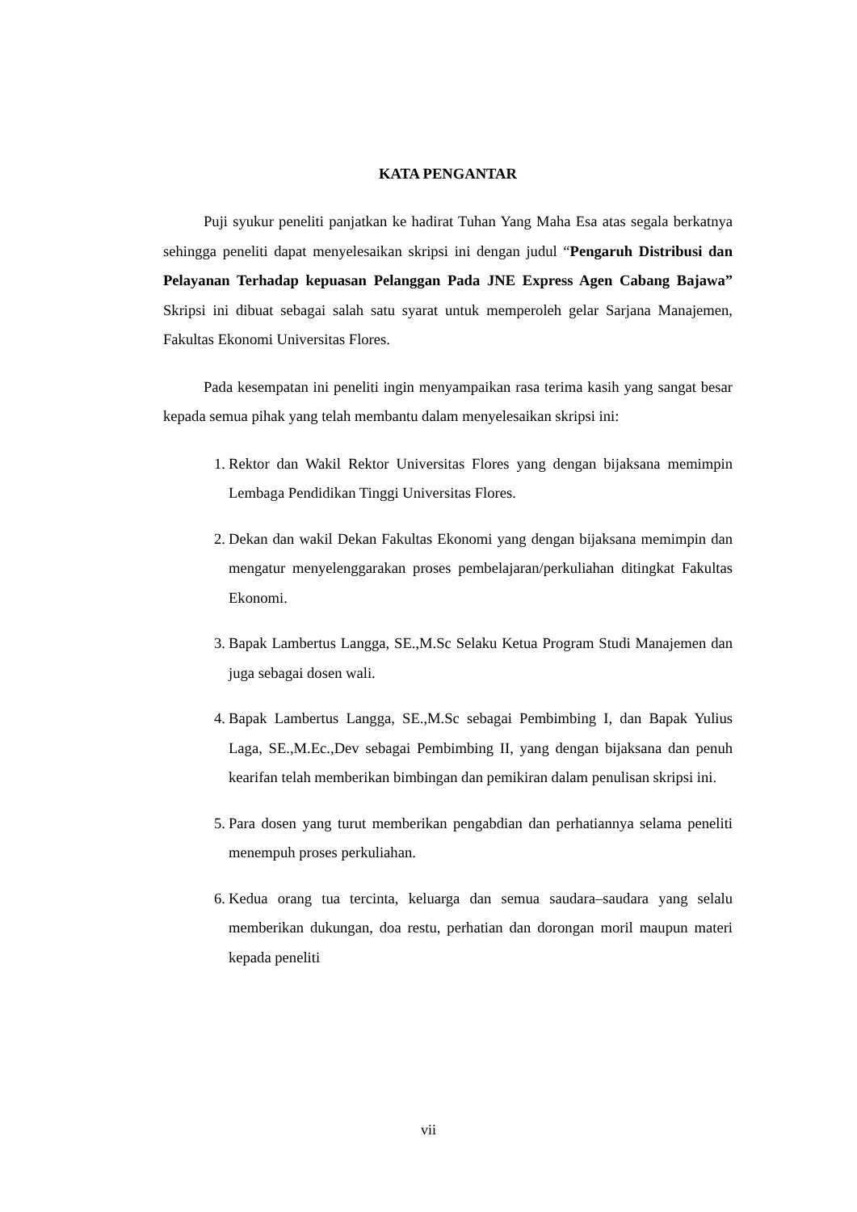KATA PENGANTAR
Puji syukur peneliti panjatkan ke hadirat Tuhan Yang Maha Esa atas segala berkatnya sehingga peneliti dapat menyelesaikan skripsi ini dengan judul “Pengaruh Distribusi dan Pelayanan Terhadap kepuasan Pelanggan Pada JNE Express Agen Cabang Bajawa” Skripsi ini dibuat sebagai salah satu syarat untuk memperoleh gelar Sarjana Manajemen, Fakultas Ekonomi Universitas Flores.
Pada kesempatan ini peneliti ingin menyampaikan rasa terima kasih yang sangat besar kepada semua pihak yang telah membantu dalam menyelesaikan skripsi ini:
1. Rektor dan Wakil Rektor Universitas Flores yang dengan bijaksana memimpin Lembaga Pendidikan Tinggi Universitas Flores.
2. Dekan dan wakil Dekan Fakultas Ekonomi yang dengan bijaksana memimpin dan mengatur menyelenggarakan proses pembelajaran/perkuliahan ditingkat Fakultas Ekonomi.
3. Bapak Lambertus Langga, SE.,M.Sc Selaku Ketua Program Studi Manajemen dan juga sebagai dosen wali.
4. Bapak Lambertus Langga, SE.,M.Sc sebagai Pembimbing I, dan Bapak Yulius Laga, SE.,M.Ec.,Dev sebagai Pembimbing II, yang dengan bijaksana dan penuh kearifan telah memberikan bimbingan dan pemikiran dalam penulisan skripsi ini.
5. Para dosen yang turut memberikan pengabdian dan perhatiannya selama peneliti menempuh proses perkuliahan.
6. Kedua orang tua tercinta, keluarga dan semua saudara–saudara yang selalu memberikan dukungan, doa restu, perhatian dan dorongan moril maupun materi kepada peneliti
vii